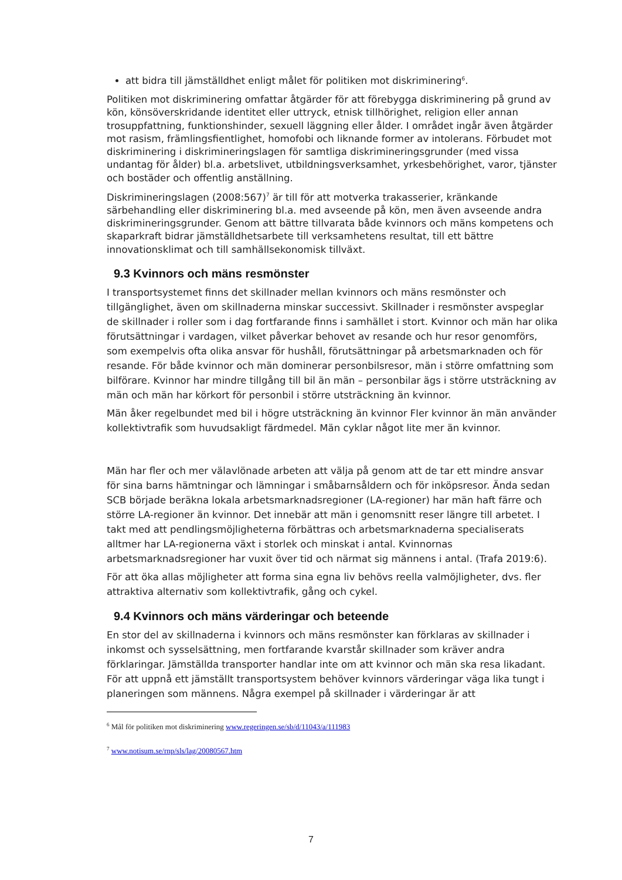att bidra till jämställdhet enligt målet för politiken mot diskriminering<sup>6</sup>.
Politiken mot diskriminering omfattar åtgärder för att förebygga diskriminering på grund av kön, könsöverskridande identitet eller uttryck, etnisk tillhörighet, religion eller annan trosuppfattning, funktionshinder, sexuell läggning eller ålder. I området ingår även åtgärder mot rasism, främlingsfientlighet, homofobi och liknande former av intolerans. Förbudet mot diskriminering i diskrimineringslagen för samtliga diskrimineringsgrunder (med vissa undantag för ålder) bl.a. arbetslivet, utbildningsverksamhet, yrkesbehörighet, varor, tjänster och bostäder och offentlig anställning.
Diskrimineringslagen (2008:567)<sup>7</sup> är till för att motverka trakasserier, kränkande särbehandling eller diskriminering bl.a. med avseende på kön, men även avseende andra diskrimineringsgrunder. Genom att bättre tillvarata både kvinnors och mäns kompetens och skaparkraft bidrar jämställdhetsarbete till verksamhetens resultat, till ett bättre innovationsklimat och till samhällsekonomisk tillväxt.
9.3 Kvinnors och mäns resmönster
I transportsystemet finns det skillnader mellan kvinnors och mäns resmönster och tillgänglighet, även om skillnaderna minskar successivt. Skillnader i resmönster avspeglar de skillnader i roller som i dag fortfarande finns i samhället i stort. Kvinnor och män har olika förutsättningar i vardagen, vilket påverkar behovet av resande och hur resor genomförs, som exempelvis ofta olika ansvar för hushåll, förutsättningar på arbetsmarknaden och för resande. För både kvinnor och män dominerar personbilsresor, män i större omfattning som bilförare. Kvinnor har mindre tillgång till bil än män – personbilar ägs i större utsträckning av män och män har körkort för personbil i större utsträckning än kvinnor.
Män åker regelbundet med bil i högre utsträckning än kvinnor Fler kvinnor än män använder kollektivtrafik som huvudsakligt färdmedel. Män cyklar något lite mer än kvinnor.
Män har fler och mer välavlönade arbeten att välja på genom att de tar ett mindre ansvar för sina barns hämtningar och lämningar i småbarnsåldern och för inköpsresor. Ända sedan SCB började beräkna lokala arbetsmarknadsregioner (LA-regioner) har män haft färre och större LA-regioner än kvinnor. Det innebär att män i genomsnitt reser längre till arbetet. I takt med att pendlingsmöjligheterna förbättras och arbetsmarknaderna specialiserats alltmer har LA-regionerna växt i storlek och minskat i antal. Kvinnornas arbetsmarknadsregioner har vuxit över tid och närmat sig männens i antal. (Trafa 2019:6).
För att öka allas möjligheter att forma sina egna liv behövs reella valmöjligheter, dvs. fler attraktiva alternativ som kollektivtrafik, gång och cykel.
9.4 Kvinnors och mäns värderingar och beteende
En stor del av skillnaderna i kvinnors och mäns resmönster kan förklaras av skillnader i inkomst och sysselsättning, men fortfarande kvarstår skillnader som kräver andra förklaringar. Jämställda transporter handlar inte om att kvinnor och män ska resa likadant. För att uppnå ett jämställt transportsystem behöver kvinnors värderingar väga lika tungt i planeringen som männens. Några exempel på skillnader i värderingar är att
<sup>6</sup> Mål för politiken mot diskriminering www.regeringen.se/sb/d/11043/a/111983
<sup>7</sup> www.notisum.se/rnp/sls/lag/20080567.htm
7